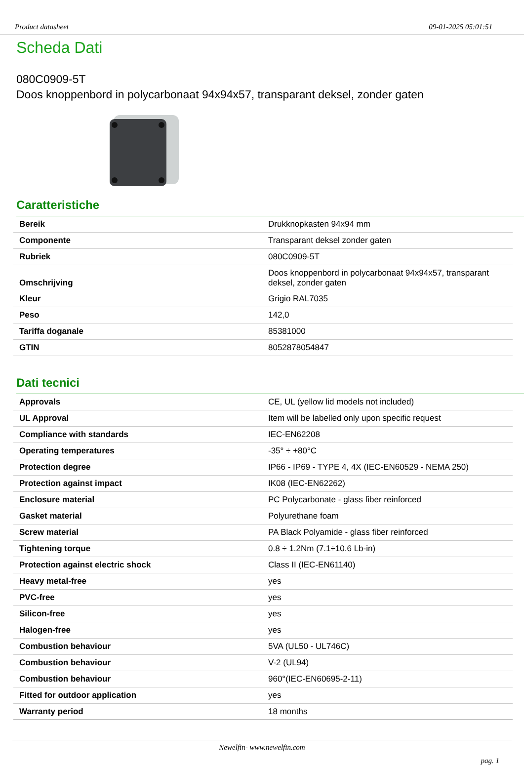Product datasheet 09-01-2025 05:01:51
Scheda Dati
080C0909-5T
Doos knoppenbord in polycarbonaat 94x94x57, transparant deksel, zonder gaten
Caratteristiche
| Bereik | Drukknopkasten 94x94 mm |
| Componente | Transparant deksel zonder gaten |
| Rubriek | 080C0909-5T |
| Omschrijving | Doos knoppenbord in polycarbonaat 94x94x57, transparant deksel, zonder gaten |
| Kleur | Grigio RAL7035 |
| Peso | 142,0 |
| Tariffa doganale | 85381000 |
| GTIN | 8052878054847 |
Dati tecnici
| Approvals | CE, UL (yellow lid models not included) |
| UL Approval | Item will be labelled only upon specific request |
| Compliance with standards | IEC-EN62208 |
| Operating temperatures | -35° ÷ +80°C |
| Protection degree | IP66 - IP69 - TYPE 4, 4X (IEC-EN60529 - NEMA 250) |
| Protection against impact | IK08 (IEC-EN62262) |
| Enclosure material | PC Polycarbonate - glass fiber reinforced |
| Gasket material | Polyurethane foam |
| Screw material | PA Black Polyamide - glass fiber reinforced |
| Tightening torque | 0.8 ÷ 1.2Nm (7.1÷10.6 Lb-in) |
| Protection against electric shock | Class II (IEC-EN61140) |
| Heavy metal-free | yes |
| PVC-free | yes |
| Silicon-free | yes |
| Halogen-free | yes |
| Combustion behaviour | 5VA (UL50 - UL746C) |
| Combustion behaviour | V-2 (UL94) |
| Combustion behaviour | 960°(IEC-EN60695-2-11) |
| Fitted for outdoor application | yes |
| Warranty period | 18 months |
Newelfin- www.newelfin.com
pag. 1